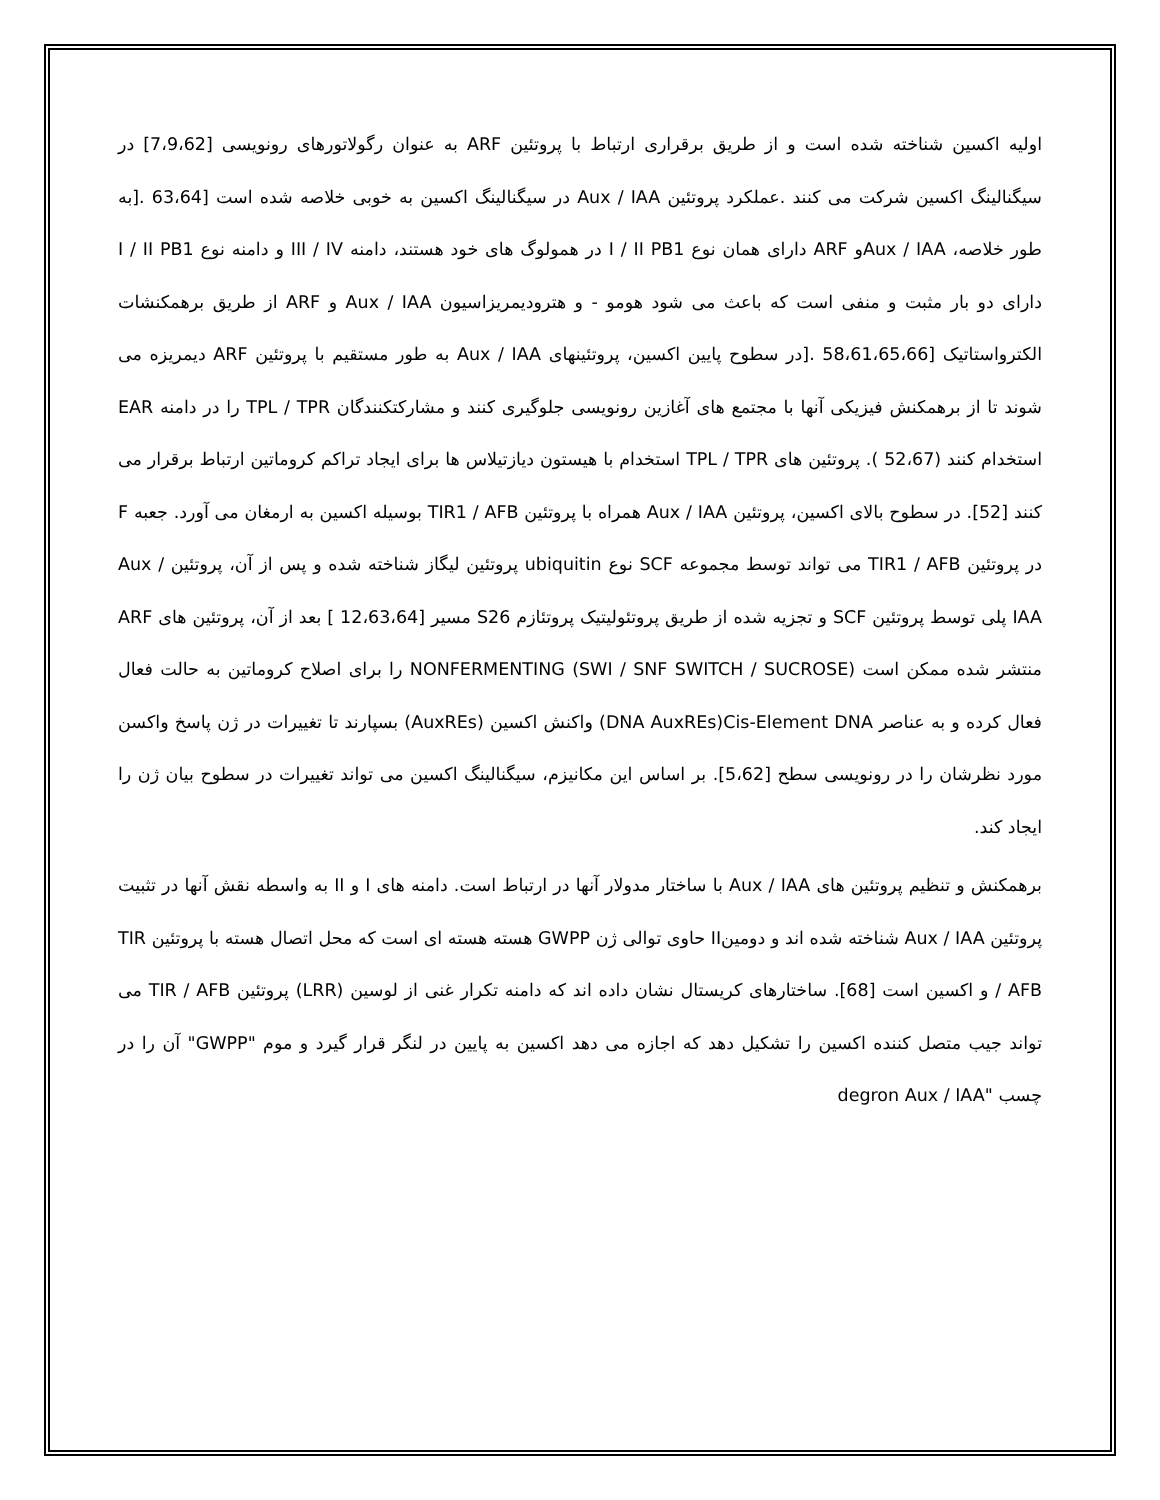اولیه اکسین شناخته شده است و از طریق برقراری ارتباط با پروتئین ARF به عنوان رگولاتورهای رونویسی [7،9،62] در سیگنالینگ اکسین شرکت می کنند .عملکرد پروتئین Aux / IAA در سیگنالینگ اکسین به خوبی خلاصه شده است [63،64 .[به طور خلاصه، Aux / IAAو ARF دارای همان نوع I / II PB1 در همولوگ های خود هستند، دامنه III / IV و دامنه نوع I / II PB1 دارای دو بار مثبت و منفی است که باعث می شود هومو - و هترودیمریزاسیون Aux / IAA و ARF از طریق برهمکنشات الکترواستاتیک [58،61،65،66 .[در سطوح پایین اکسین، پروتئینهای Aux / IAA به طور مستقیم با پروتئین ARF دیمریزه می شوند تا از برهمکنش فیزیکی آنها با مجتمع های آغازین رونویسی جلوگیری کنند و مشارکتکنندگان TPL / TPR را در دامنه EAR استخدام کنند (52،67 ). پروتئین های TPL / TPR استخدام با هیستون دیازتیلاس ها برای ایجاد تراکم کروماتین ارتباط برقرار می کنند [52]. در سطوح بالای اکسین، پروتئین Aux / IAA همراه با پروتئین TIR1 / AFB بوسیله اکسین به ارمغان می آورد. جعبه F در پروتئین TIR1 / AFB می تواند توسط مجموعه SCF نوع ubiquitin پروتئین لیگاز شناخته شده و پس از آن، پروتئین Aux / IAA پلی توسط پروتئین SCF و تجزیه شده از طریق پروتئولیتیک پروتئازم S26 مسیر [12،63،64 ] بعد از آن، پروتئین های ARF منتشر شده ممکن است NONFERMENTING (SWI / SNF SWITCH / SUCROSE) را برای اصلاح کروماتین به حالت فعال فعال کرده و به عناصر DNA AuxREs)Cis-Element DNA) واکنش اکسین (AuxREs) بسپارند تا تغییرات در ژن پاسخ واکسن مورد نظرشان را در رونویسی سطح [5،62]. بر اساس این مکانیزم، سیگنالینگ اکسین می تواند تغییرات در سطوح بیان ژن را ایجاد کند.
برهمکنش و تنظیم پروتئین های Aux / IAA با ساختار مدولار آنها در ارتباط است. دامنه های I و II به واسطه نقش آنها در تثبیت پروتئین Aux / IAA شناخته شده اند و دومینII حاوی توالی ژن GWPP هسته هسته ای است که محل اتصال هسته با پروتئین TIR / AFB و اکسین است [68]. ساختارهای کریستال نشان داده اند که دامنه تکرار غنی از لوسین (LRR) پروتئین TIR / AFB می تواند جیب متصل کننده اکسین را تشکیل دهد که اجازه می دهد اکسین به پایین در لنگر قرار گیرد و موم "GWPP" آن را در چسب "degron Aux / IAA